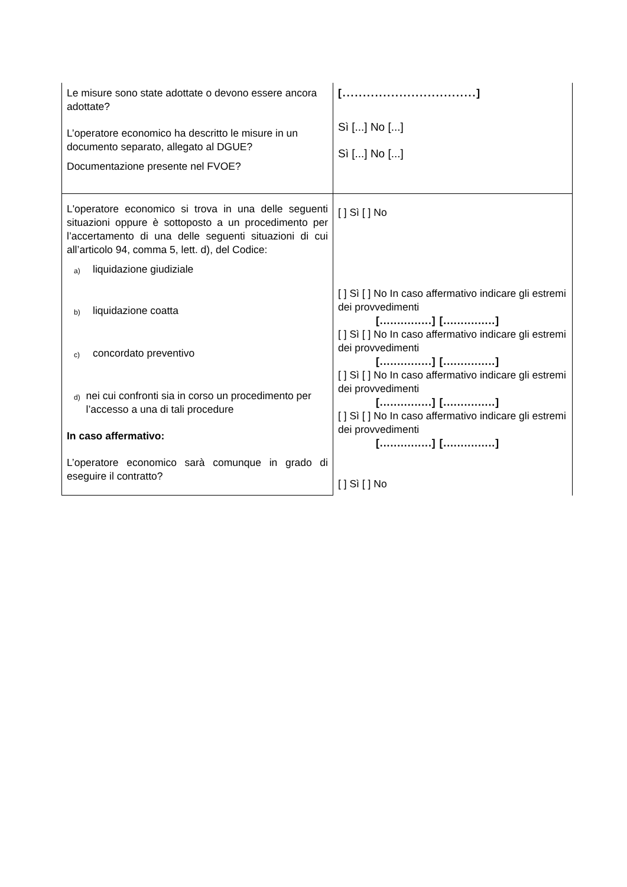| Le misure sono state adottate o devono essere ancora adottate? L’operatore economico ha descritto le misure in un documento separato, allegato al DGUE? Documentazione presente nel FVOE? | [.................................] Sì [...] No [...] Sì [...] No [...] |
| L'operatore economico si trova in una delle seguenti situazioni oppure è sottoposto a un procedimento per l’accertamento di una delle seguenti situazioni di cui all’articolo 94, comma 5, lett. d), del Codice: a) liquidazione giudiziale b) liquidazione coatta c) concordato preventivo d) nei cui confronti sia in corso un procedimento per l’accesso a una di tali procedure In caso affermativo: L’operatore economico sarà comunque in grado di eseguire il contratto? | [ ] Sì [ ] No [ ] Sì [ ] No In caso affermativo indicare gli estremi dei provvedimenti [...............] [...............] [ ] Sì [ ] No In caso affermativo indicare gli estremi dei provvedimenti [...............] [...............] [ ] Sì [ ] No In caso affermativo indicare gli estremi dei provvedimenti [...............] [...............] [ ] Sì [ ] No In caso affermativo indicare gli estremi dei provvedimenti [...............] [...............] [ ] Sì [ ] No |